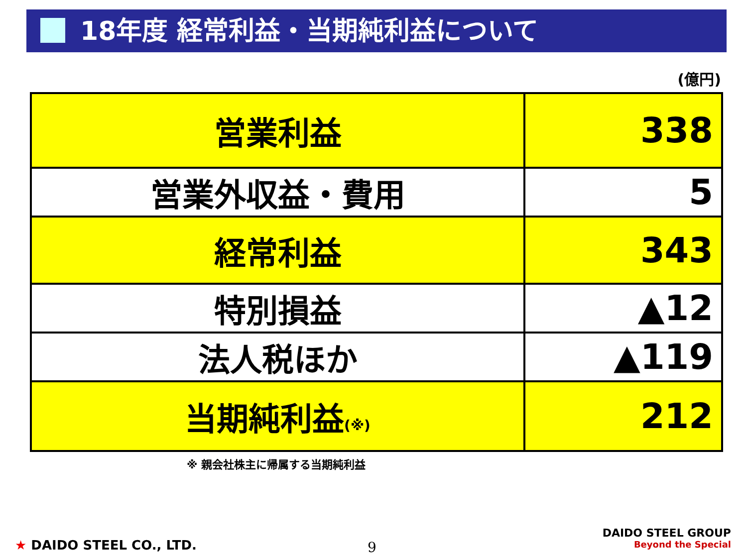18年度 経常利益・当期純利益について
(億円)
| 営業利益 | 338 |
| 営業外収益・費用 | 5 |
| 経常利益 | 343 |
| 特別損益 | ▲12 |
| 法人税ほか | ▲119 |
| 当期純利益 (※) | 212 |
※ 親会社株主に帰属する当期純利益
★ DAIDO STEEL CO., LTD. 9
DAIDO STEEL GROUP
Beyond the Special